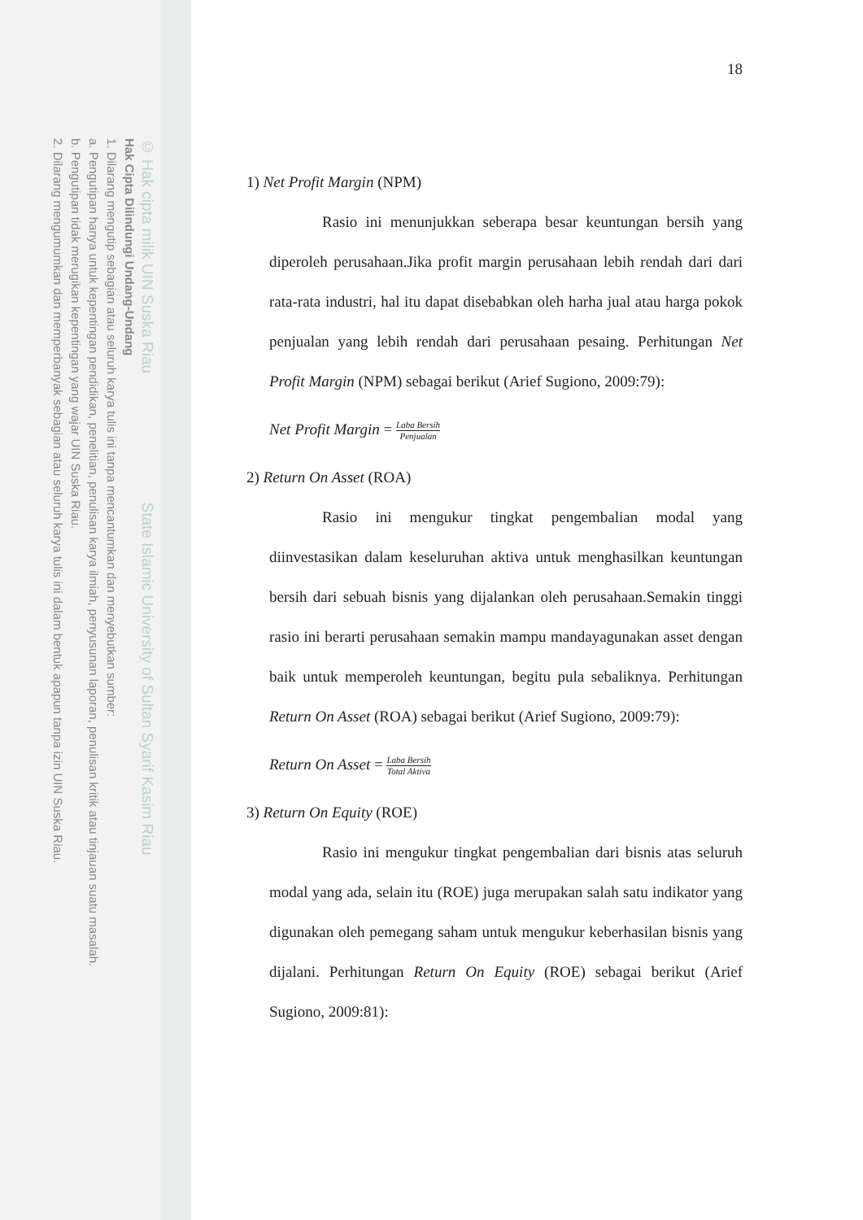© Hak cipta milik UIN Suska Riau State Islamic University of Sultan Syarif Kasim Riau
Hak Cipta Dilindungi Undang-Undang
1. Dilarang mengutip sebagian atau seluruh karya tulis ini tanpa mencantumkan dan menyebutkan sumber:
a. Pengutipan hanya untuk kepentingan pendidikan, penelitian, penulisan karya ilmiah, penyusunan laporan, penulisan kritik atau tinjauan suatu masalah.
b. Pengutipan tidak merugikan kepentingan yang wajar UIN Suska Riau.
2. Dilarang mengumumkan dan memperbanyak sebagian atau seluruh karya tulis ini dalam bentuk apapun tanpa izin UIN Suska Riau.
18
1) Net Profit Margin (NPM)
Rasio ini menunjukkan seberapa besar keuntungan bersih yang diperoleh perusahaan.Jika profit margin perusahaan lebih rendah dari dari rata-rata industri, hal itu dapat disebabkan oleh harha jual atau harga pokok penjualan yang lebih rendah dari perusahaan pesaing. Perhitungan Net Profit Margin (NPM) sebagai berikut (Arief Sugiono, 2009:79):
Net Profit Margin = Laba Bersih Penjualan
2) Return On Asset (ROA)
Rasio ini mengukur tingkat pengembalian modal yang diinvestasikan dalam keseluruhan aktiva untuk menghasilkan keuntungan bersih dari sebuah bisnis yang dijalankan oleh perusahaan.Semakin tinggi rasio ini berarti perusahaan semakin mampu mandayagunakan asset dengan baik untuk memperoleh keuntungan, begitu pula sebaliknya. Perhitungan Return On Asset (ROA) sebagai berikut (Arief Sugiono, 2009:79):
Return On Asset = Laba Bersih Total Aktiva
3) Return On Equity (ROE)
Rasio ini mengukur tingkat pengembalian dari bisnis atas seluruh modal yang ada, selain itu (ROE) juga merupakan salah satu indikator yang digunakan oleh pemegang saham untuk mengukur keberhasilan bisnis yang dijalani. Perhitungan Return On Equity (ROE) sebagai berikut (Arief Sugiono, 2009:81):